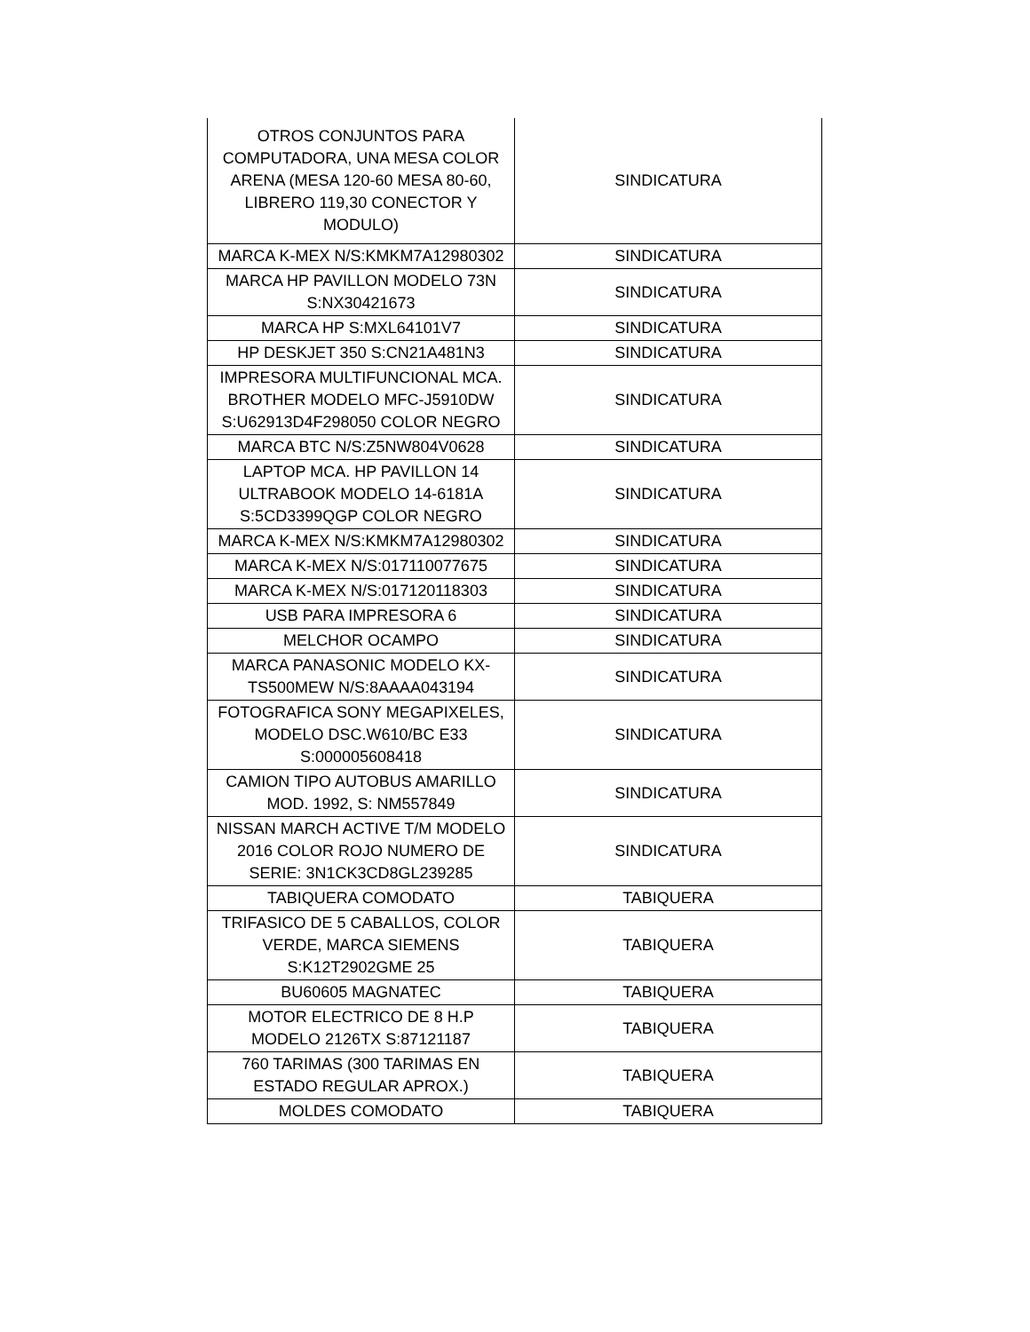| OTROS CONJUNTOS PARA COMPUTADORA, UNA MESA COLOR ARENA (MESA 120-60 MESA 80-60, LIBRERO 119,30 CONECTOR Y MODULO) | SINDICATURA |
| MARCA K-MEX N/S:KMKM7A12980302 | SINDICATURA |
| MARCA HP PAVILLON MODELO 73N S:NX30421673 | SINDICATURA |
| MARCA HP S:MXL64101V7 | SINDICATURA |
| HP DESKJET 350 S:CN21A481N3 | SINDICATURA |
| IMPRESORA MULTIFUNCIONAL MCA. BROTHER MODELO MFC-J5910DW S:U62913D4F298050 COLOR NEGRO | SINDICATURA |
| MARCA BTC N/S:Z5NW804V0628 | SINDICATURA |
| LAPTOP MCA. HP PAVILLON 14 ULTRABOOK MODELO 14-6181A S:5CD3399QGP COLOR NEGRO | SINDICATURA |
| MARCA K-MEX N/S:KMKM7A12980302 | SINDICATURA |
| MARCA K-MEX N/S:017110077675 | SINDICATURA |
| MARCA K-MEX N/S:017120118303 | SINDICATURA |
| USB PARA IMPRESORA 6 | SINDICATURA |
| MELCHOR OCAMPO | SINDICATURA |
| MARCA PANASONIC MODELO KX-TS500MEW N/S:8AAAA043194 | SINDICATURA |
| FOTOGRAFICA SONY MEGAPIXELES, MODELO DSC.W610/BC E33 S:000005608418 | SINDICATURA |
| CAMION TIPO AUTOBUS AMARILLO MOD. 1992, S: NM557849 | SINDICATURA |
| NISSAN MARCH ACTIVE T/M MODELO 2016 COLOR ROJO NUMERO DE SERIE: 3N1CK3CD8GL239285 | SINDICATURA |
| TABIQUERA COMODATO | TABIQUERA |
| TRIFASICO DE 5 CABALLOS, COLOR VERDE, MARCA SIEMENS S:K12T2902GME 25 | TABIQUERA |
| BU60605 MAGNATEC | TABIQUERA |
| MOTOR ELECTRICO DE 8 H.P MODELO 2126TX S:87121187 | TABIQUERA |
| 760 TARIMAS (300 TARIMAS EN ESTADO REGULAR APROX.) | TABIQUERA |
| MOLDES COMODATO | TABIQUERA |